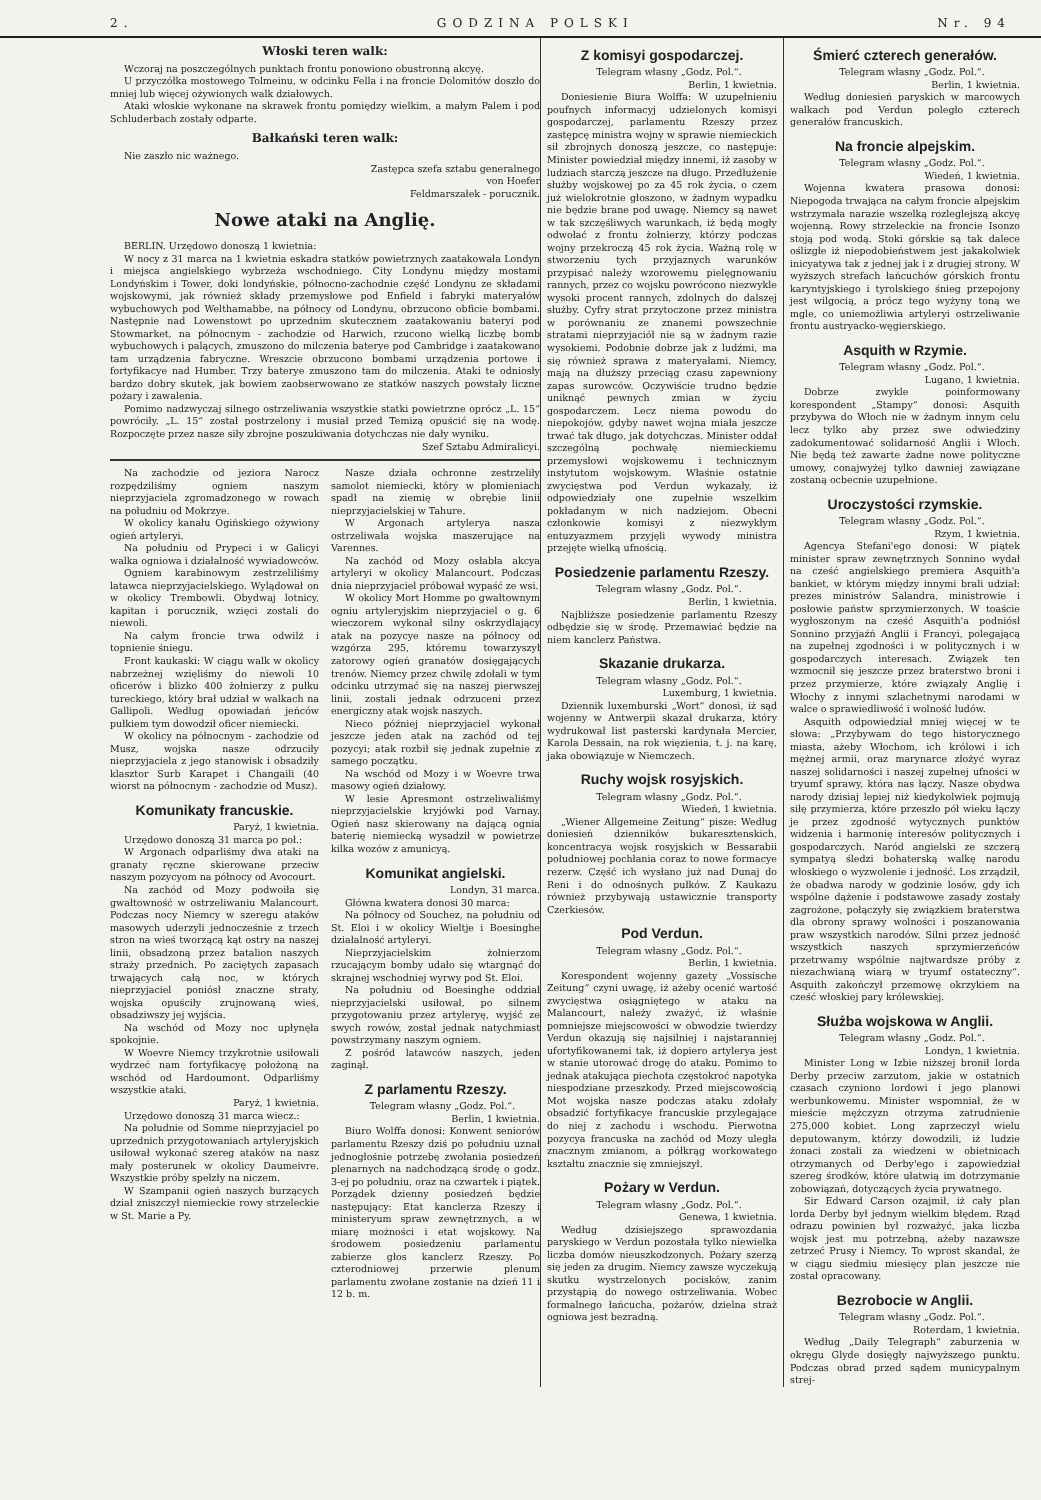2. GODZINA POLSKI Nr. 94
Włoski teren walk:
Wczoraj na poszczególnych punktach frontu ponowiono obustronną akcyę.
U przyczółka mostowego Tolmeinu, w odcinku Fella i na froncie Dolomitów doszło do mniej lub więcej ożywionych walk działowych.
Ataki włoskie wykonane na skrawek frontu pomiędzy wielkim, a małym Palem i pod Schluderbach zostały odparte.
Bałkański teren walk:
Nie zaszło nic ważnego.
Zastępca szefa sztabu generalnego
von Hoefer
Feldmarszałek - porucznik.
Nowe ataki na Anglię.
BERLIN. Urzędowo donoszą 1 kwietnia:
W nocy z 31 marca na 1 kwietnia eskadra statków powietrznych zaatakowała Londyn i miejsca angielskiego wybrzeża wschodniego. City Londynu między mostami Londyńskim i Tower, doki londyńskie, północno-zachodnie część Londynu ze składami wojskowymi, jak również składy przemysłowe pod Enfield i fabryki materyałów wybuchowych pod Welthamabbe, na północy od Londynu, obrzucono obficie bombami. Następnie nad Lowenstowt po uprzednim skutecznem zaatakowaniu bateryi pod Stowmarket, na północnym - zachodzie od Harwich, rzucono wielką liczbę bomb wybuchowych i palących, zmuszono do milczenia baterye pod Cambridge i zaatakowano tam urządzenia fabryczne. Wreszcie obrzucono bombami urządzenia portowe i fortyfikacye nad Humber. Trzy baterye zmuszono tam do milczenia. Ataki te odniosły bardzo dobry skutek, jak bowiem zaobserwowano ze statków naszych powstały liczne pożary i zawalenia.
Pomimo nadzwyczaj silnego ostrzeliwania wszystkie statki powietrzne oprócz „L. 15“ powróciły. „L. 15“ został postrzelony i musiał przed Temizą opuścić się na wodę. Rozpoczęte przez nasze siły zbrojne poszukiwania dotychczas nie dały wyniku.
Szef Sztabu Admiralicyi.
Na zachodzie od jeziora Narocz rozpędziliśmy ogniem naszym nieprzyjaciela zgromadzonego w rowach na południu od Mokrzye.
W okolicy kanału Ogińskiego ożywiony ogień artyleryi.
Na południu od Prypeci i w Galicyi walka ogniowa i działalność wywiadowców.
Ogniem karabinowym zestrzeliliśmy latawca nieprzyjacielskiego. Wylądował on w okolicy Trembowli. Obydwaj lotnicy, kapitan i porucznik, wzięci zostali do niewoli.
Na całym froncie trwa odwilż i topnienie śniegu.
Front kaukaski: W ciągu walk w okolicy nabrzeżnej wzięliśmy do niewoli 10 oficerów i blizko 400 żołnierzy z pułku tureckiego, który brał udział w walkach na Gallipoli. Według opowiadań jeńców pułkiem tym dowodził oficer niemiecki.
W okolicy na północnym - zachodzie od Musz, wojska nasze odrzuciły nieprzyjaciela z jego stanowisk i obsadziły klasztor Surb Karapet i Changaili (40 wiorst na północnym - zachodzie od Musz).
Komunikaty francuskie.
Paryż, 1 kwietnia.
Urzędowo donoszą 31 marca po poł.:
W Argonach odparliśmy dwa ataki na granaty ręczne skierowane przeciw naszym pozycyom na północy od Avocourt.
Na zachód od Mozy podwoiła się gwałtowność w ostrzeliwaniu Malancourt. Podczas nocy Niemcy w szeregu ataków masowych uderzyli jednocześnie z trzech stron na wieś tworzącą kąt ostry na naszej linii, obsadzoną przez batalion naszych straży przednich. Po zaciętych zapasach trwających całą noc, w których nieprzyjaciel poniósł znaczne straty, wojska opuściły zrujnowaną wieś, obsadziwszy jej wyjścia.
Na wschód od Mozy noc upłynęła spokojnie.
W Woevre Niemcy trzykrotnie usiłowali wydrzeć nam fortyfikacyę położoną na wschód od Hardoumont. Odparliśmy wszystkie ataki.
Paryż, 1 kwietnia.
Urzędowo donoszą 31 marca wiecz.:
Na południe od Somme nieprzyjaciel po uprzednich przygotowaniach artyleryjskich usiłował wykonać szereg ataków na nasz mały posterunek w okolicy Daumeivre. Wszystkie próby spełzły na niczem.
W Szampanii ogień naszych burzących dział zniszczył niemieckie rowy strzeleckie w St. Marie a Py.
Nasze działa ochronne zestrzeliły samolot niemiecki, który w płomieniach spadł na ziemię w obrębie linii nieprzyjacielskiej w Tahure.
W Argonach artylerya nasza ostrzeliwała wojska maszerujące na Varennes.
Na zachód od Mozy osłabła akcya artyleryi w okolicy Malancourt. Podczas dnia nieprzyjaciel próbował wypaść ze wsi.
W okolicy Mort Homme po gwałtownym ogniu artyleryjskim nieprzyjaciel o g. 6 wieczorem wykonał silny oskrzydlający atak na pozycye nasze na północy od wzgórza 295, któremu towarzyszył zatorowy ogień granatów dosięgających trenów. Niemcy przez chwilę zdołali w tym odcinku utrzymać się na naszej pierwszej linii, zostali jednak odrzuceni przez energiczny atak wojsk naszych.
Nieco później nieprzyjaciel wykonał jeszcze jeden atak na zachód od tej pozycyi; atak rozbił się jednak zupełnie z samego początku.
Na wschód od Mozy i w Woevre trwa masowy ogień działowy.
W lesie Apresmont ostrzeliwaliśmy nieprzyjacielskie kryjówki pod Varnay. Ogień nasz skierowany na dającą ognia baterię niemiecką wysadził w powietrze kilka wozów z amunicyą.
Komunikat angielski.
Londyn, 31 marca.
Główna kwatera donosi 30 marca:
Na północy od Souchez, na południu od St. Eloi i w okolicy Wieltje i Boesinghe działalność artyleryi.
Nieprzyjacielskim żołnierzom rzucającym bomby udało się wtargnąć do skrajnej wschodniej wyrwy pod St. Eloi.
Na południu od Boesinghe oddział nieprzyjacielski usiłował, po silnem przygotowaniu przez artyleryę, wyjść ze swych rowów, został jednak natychmiast powstrzymany naszym ogniem.
Z pośród latawców naszych, jeden zaginął.
Z parlamentu Rzeszy.
Telegram własny „Godz. Pol.“.
Berlin, 1 kwietnia.
Biuro Wolffa donosi: Konwent seniorów parlamentu Rzeszy dziś po południu uznał jednogłośnie potrzebę zwołania posiedzeń plenarnych na nadchodzącą środę o godz. 3-ej po południu, oraz na czwartek i piątek. Porządek dzienny posiedzeń będzie następujący: Etat kanclerza Rzeszy i ministeryum spraw zewnętrznych, a w miarę możności i etat wojskowy. Na środowem posiedzeniu parlamentu zabierze głos kanclerz Rzeszy. Po czterodniowej przerwie plenum parlamentu zwołane zostanie na dzień 11 i 12 b. m.
Z komisyi gospodarczej.
Telegram własny „Godz. Pol.“.
Berlin, 1 kwietnia.
Doniesienie Biura Wolffa: W uzupełnieniu poufnych informacyj udzielonych komisyi gospodarczej, parlamentu Rzeszy przez zastępcę ministra wojny w sprawie niemieckich sił zbrojnych donoszą jeszcze, co następuje: Minister powiedział między innemi, iż zasoby w ludziach starczą jeszcze na długo. Przedłużenie służby wojskowej po za 45 rok życia, o czem już wielokrotnie głoszono, w żadnym wypadku nie będzie brane pod uwagę. Niemcy są nawet w tak szczęśliwych warunkach, iż będą mogły odwołać z frontu żołnierzy, którzy podczas wojny przekroczą 45 rok życia. Ważną rolę w stworzeniu tych przyjaznych warunków przypisać należy wzorowemu pielęgnowaniu rannych, przez co wojsku powrócono niezwykle wysoki procent rannych, zdolnych do dalszej służby. Cyfry strat przytoczone przez ministra w porównaniu ze znanemi powszechnie stratami nieprzyjaciół nie są w żadnym razie wysokiemi. Podobnie dobrze jak z ludźmi, ma się również sprawa z materyałami. Niemcy, mają na dłuższy przeciąg czasu zapewniony zapas surowców. Oczywiście trudno będzie uniknąć pewnych zmian w życiu gospodarczem. Lecz niema powodu do niepokojów, gdyby nawet wojna miała jeszcze trwać tak długo, jak dotychczas. Minister oddał szczególną pochwałę niemieckiemu przemysłowi wojskowemu i technicznym instytutom wojskowym. Właśnie ostatnie zwycięstwa pod Verdun wykazały, iż odpowiedziały one zupełnie wszelkim pokładanym w nich nadziejom. Obecni członkowie komisyi z niezwykłym entuzyazmem przyjęli wywody ministra przejęte wielką ufnością.
Posiedzenie parlamentu Rzeszy.
Telegram własny „Godz. Pol.“.
Berlin, 1 kwietnia.
Najbliższe posiedzenie parlamentu Rzeszy odbędzie się w środę. Przemawiać będzie na niem kanclerz Państwa.
Skazanie drukarza.
Telegram własny „Godz. Pol.“.
Luxemburg, 1 kwietnia.
Dziennik luxemburski „Wort“ donosi, iż sąd wojenny w Antwerpii skazał drukarza, który wydrukował list pasterski kardynała Mercier, Karola Dessain, na rok więzienia, t. j. na karę, jaka obowiązuje w Niemczech.
Ruchy wojsk rosyjskich.
Telegram własny „Godz. Pol.“.
Wiedeń, 1 kwietnia.
„Wiener Allgemeine Zeitung“ pisze: Według doniesień dzienników bukaresztenskich, koncentracya wojsk rosyjskich w Bessarabii południowej pochłania coraz to nowe formacye rezerw. Część ich wysłano już nad Dunaj do Reni i do odnośnych pułków. Z Kaukazu również przybywają ustawicznie transporty Czerkiesów.
Pod Verdun.
Telegram własny „Godz. Pol.“.
Berlin, 1 kwietnia.
Korespondent wojenny gazety „Vossische Zeitung“ czyni uwagę, iż ażeby ocenić wartość zwycięstwa osiągniętego w ataku na Malancourt, należy zważyć, iż właśnie pomniejsze miejscowości w obwodzie twierdzy Verdun okazują się najsilniej i najstaranniej ufortyfikowanemi tak, iż dopiero artylerya jest w stanie utorować drogę do ataku. Pomimo to jednak atakująca piechota częstokroć napotyka niespodziane przeszkody. Przed miejscowością Mot wojska nasze podczas ataku zdołały obsadzić fortyfikacye francuskie przylegające do niej z zachodu i wschodu. Pierwotna pozycya francuska na zachód od Mozy uległa znacznym zmianom, a półkrąg workowatego kształtu znacznie się zmniejszył.
Pożary w Verdun.
Telegram własny „Godz. Pol.“.
Genewa, 1 kwietnia.
Według dzisiejszego sprawozdania paryskiego w Verdun pozostała tylko niewielka liczba domów nieuszkodzonych. Pożary szerzą się jeden za drugim. Niemcy zawsze wyczekują skutku wystrzelonych pocisków, zanim przystąpią do nowego ostrzeliwania. Wobec formalnego łańcucha, pożarów, dzielna straż ogniowa jest bezradną.
Śmierć czterech generałów.
Telegram własny „Godz. Pol.“.
Berlin, 1 kwietnia.
Według doniesień paryskich w marcowych walkach pod Verdun poległo czterech generałów francuskich.
Na froncie alpejskim.
Telegram własny „Godz. Pol.“.
Wiedeń, 1 kwietnia.
Wojenna kwatera prasowa donosi: Niepogoda trwająca na całym froncie alpejskim wstrzymała narazie wszelką rozleglejszą akcyę wojenną. Rowy strzeleckie na froncie Isonzo stoją pod wodą. Stoki górskie są tak dalece oślizgłe iż niepodobieństwem jest jakakolwiek inicyatywa tak z jednej jak i z drugiej strony. W wyższych strefach łańcuchów górskich frontu karyntyjskiego i tyrolskiego śnieg przepojony jest wilgocią, a prócz tego wyżyny toną we mgle, co uniemożliwia artyleryi ostrzeliwanie frontu austryacko-węgierskiego.
Asquith w Rzymie.
Telegram własny „Godz. Pol.“.
Lugano, 1 kwietnia.
Dobrze zwykle poinformowany korespondent „Stampy“ donosi: Asquith przybywa do Włoch nie w żadnym innym celu lecz tylko aby przez swe odwiedziny zadokumentować solidarność Anglii i Włoch. Nie będą też zawarte żadne nowe polityczne umowy, conajwyżej tylko dawniej zawiązane zostaną ocbecnie uzupełnione.
Uroczystości rzymskie.
Telegram własny „Godz. Pol.“.
Rzym, 1 kwietnia.
Agencya Stefani'ego donosi: W piątek minister spraw zewnętrznych Sonnino wydał na cześć angielskiego premiera Asquith'a bankiet, w którym między innymi brali udział: prezes ministrów Salandra, ministrowie i posłowie państw sprzymierzonych. W toaście wygłoszonym na cześć Asquith'a podniósł Sonnino przyjaźń Anglii i Francyi, polegającą na zupełnej zgodności i w politycznych i w gospodarczych interesach. Związek ten wzmocnił się jeszcze przez braterstwo broni i przez przymierze, które związały Anglię i Włochy z innymi szlachetnymi narodami w walce o sprawiedliwość i wolność ludów.
Asquith odpowiedział mniej więcej w te słowa: „Przybywam do tego historycznego miasta, ażeby Włochom, ich królowi i ich mężnej armii, oraz marynarce złożyć wyraz naszej solidarności i naszej zupełnej ufności w tryumf sprawy, która nas łączy. Nasze obydwa narody dzisiaj lepiej niż kiedykolwiek pojmują siłę przymierza, które przeszło pół wieku łączy je przez zgodność wytycznych punktów widzenia i harmonię interesów politycznych i gospodarczych. Naród angielski ze szczerą sympatyą śledzi bohaterską walkę narodu włoskiego o wyzwolenie i jedność. Los zrządził, że obadwa narody w godzinie losów, gdy ich wspólne dążenie i podstawowe zasady zostały zagrożone, połączyły się związkiem braterstwa dla obrony sprawy wolności i poszanowania praw wszystkich narodów. Silni przez jedność wszystkich naszych sprzymierzeńców przetrwamy wspólnie najtwardsze próby z niezachwianą wiarą w tryumf ostateczny“. Asquith zakończył przemowę okrzykiem na cześć włoskiej pary królewskiej.
Służba wojskowa w Anglii.
Telegram własny „Godz. Pol.“.
Londyn, 1 kwietnia.
Minister Long w Izbie niższej bronił lorda Derby przeciw zarzutom, jakie w ostatnich czasach czyniono lordowi i jego planowi werbunkowemu. Minister wspomniał, że w mieście mężczyzn otrzyma zatrudnienie 275,000 kobiet. Long zaprzeczył wielu deputowanym, którzy dowodzili, iż ludzie żonaci zostali za wiedzeni w obietnicach otrzymanych od Derby'ego i zapowiedział szereg środków, które ułatwią im dotrzymanie zobowiązań, dotyczących życia prywatnego.
Sir Edward Carson ozajmił, iż cały plan lorda Derby był jednym wielkim błędem. Rząd odrazu powinien był rozważyć, jaka liczba wojsk jest mu potrzebną, ażeby nazawsze zetrzeć Prusy i Niemcy. To wprost skandal, że w ciągu siedmiu miesięcy plan jeszcze nie został opracowany.
Bezrobocie w Anglii.
Telegram własny „Godz. Pol.“.
Roterdam, 1 kwietnia.
Według „Daily Telegraph“ zaburzenia w okręgu Glyde dosięgły najwyższego punktu. Podczas obrad przed sądem municypalnym strej-